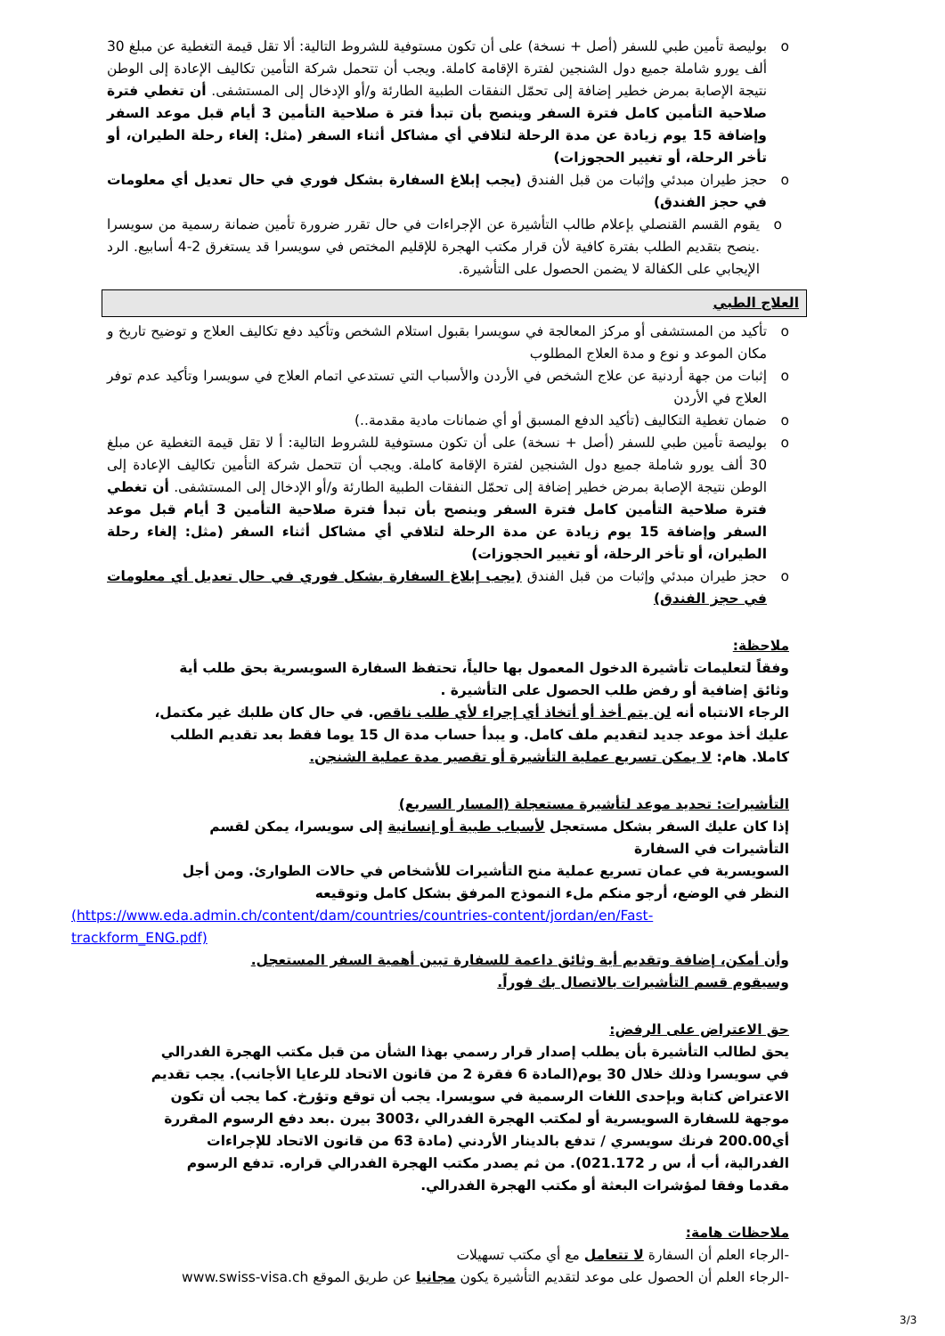بوليصة تأمين طبي للسفر (أصل + نسخة) على أن تكون مستوفية للشروط التالية: ألا تقل قيمة التغطية عن مبلغ 30 ألف يورو شاملة جميع دول الشنجين لفترة الإقامة كاملة. ويجب أن تتحمل شركة التأمين تكاليف الإعادة إلى الوطن نتيجة الإصابة بمرض خطير إضافة إلى تحمّل النفقات الطبية الطارئة و/أو الإدخال إلى المستشفى. أن تغطي فترة صلاحية التأمين كامل فترة السفر وينصح بأن تبدأ فتر ة صلاحية التأمين 3 أيام قبل موعد السفر وإضافة 15 يوم زيادة عن مدة الرحلة لتلافي أي مشاكل أثناء السفر (مثل: إلغاء رحلة الطيران، أو تأخر الرحلة، أو تغيير الحجوزات)
حجز طيران مبدئي وإثبات من قبل الفندق (يجب إبلاغ السفارة بشكل فوري في حال تعديل أي معلومات في حجز الفندق)
يقوم القسم القنصلي بإعلام طالب التأشيرة عن الإجراءات في حال تقرر ضرورة تأمين ضمانة رسمية من سويسرا .ينصح بتقديم الطلب بفترة كافية لأن قرار مكتب الهجرة للإقليم المختص في سويسرا قد يستغرق 2-4 أسابيع. الرد الإيجابي على الكفالة لا يضمن الحصول على التأشيرة.
العلاج الطبي
تأكيد من المستشفى أو مركز المعالجة في سويسرا بقبول استلام الشخص وتأكيد دفع تكاليف العلاج و توضيح تاريخ و مكان الموعد و نوع و مدة العلاج المطلوب
إثبات من جهة أردنية عن علاج الشخص في الأردن والأسباب التي تستدعي اتمام العلاج في سويسرا وتأكيد عدم توفر العلاج في الأردن
ضمان تغطية التكاليف (تأكيد الدفع المسبق أو أي ضمانات مادية مقدمة..)
بوليصة تأمين طبي للسفر (أصل + نسخة) على أن تكون مستوفية للشروط التالية: أ لا تقل قيمة التغطية عن مبلغ 30 ألف يورو شاملة جميع دول الشنجين لفترة الإقامة كاملة. ويجب أن تتحمل شركة التأمين تكاليف الإعادة إلى الوطن نتيجة الإصابة بمرض خطير إضافة إلى تحمّل النفقات الطبية الطارئة و/أو الإدخال إلى المستشفى. أن تغطي فترة صلاحية التأمين كامل فترة السفر وينصح بأن تبدأ فترة صلاحية التأمين 3 أيام قبل موعد السفر وإضافة 15 يوم زيادة عن مدة الرحلة لتلافي أي مشاكل أثناء السفر (مثل: إلغاء رحلة الطيران، أو تأخر الرحلة، أو تغيير الحجوزات)
حجز طيران مبدئي وإثبات من قبل الفندق (يجب إبلاغ السفارة بشكل فوري في حال تعديل أي معلومات في حجز الفندق)
ملاحظة:
وفقاً لتعليمات تأشيرة الدخول المعمول بها حالياً، تحتفظ السفارة السويسرية بحق طلب أية وثائق إضافية أو رفض طلب الحصول على التأشيرة .
الرجاء الانتباه أنه لن يتم أخذ أو أتخاذ أي إجراء لأي طلب ناقص. في حال كان طلبك غير مكتمل، عليك أخذ موعد جديد لتقديم ملف كامل. و يبدأ حساب مدة ال 15 يوما فقط بعد تقديم الطلب كاملا. هام: لا يمكن تسريع عملية التأشيرة أو تقصير مدة عملية الشنجن.
التأشيرات: تحديد موعد لتأشيرة مستعجلة (المسار السريع)
إذا كان عليك السفر بشكل مستعجل لأسباب طبية أو إنسانية إلى سويسرا، يمكن لقسم التأشيرات في السفارة
السويسرية في عمان تسريع عملية منح التأشيرات للأشخاص في حالات الطوارئ. ومن أجل النظر في الوضع، أرجو منكم ملء النموذج المرفق بشكل كامل وتوقيعه
(https://www.eda.admin.ch/content/dam/countries/countries-content/jordan/en/Fast-trackform_ENG.pdf)
وأن أمكن، إضافة وتقديم أية وثائق داعمة للسفارة تبين أهمية السفر المستعجل.
وسيقوم قسم التأشيرات بالاتصال بك فوراً.
حق الاعتراض على الرفض:
يحق لطالب التأشيرة بأن يطلب إصدار قرار رسمي بهذا الشأن من قبل مكتب الهجرة الفدرالي في سويسرا وذلك خلال 30 يوم(المادة 6 فقرة 2 من قانون الاتحاد للرعايا الأجانب). يجب تقديم الاعتراض كتابة وبإحدى اللغات الرسمية في سويسرا. يجب أن توقع وتؤرخ. كما يجب أن تكون موجهة للسفارة السويسرية أو لمكتب الهجرة الفدرالي ،3003 بيرن .بعد دفع الرسوم المقررة أي200.00 فرنك سويسري / تدفع بالدينار الأردني (مادة 63 من قانون الاتحاد للإجراءات الفدرالية، أب أ، س ر 021.172). من ثم يصدر مكتب الهجرة الفدرالي قراره. تدفع الرسوم مقدما وفقا لمؤشرات البعثة أو مكتب الهجرة الفدرالي.
ملاحظات هامة:
-الرجاء العلم أن السفارة لا تتعامل مع أي مكتب تسهيلات
-الرجاء العلم أن الحصول على موعد لتقديم التأشيرة يكون مجانيا عن طريق الموقع www.swiss-visa.ch
3/3